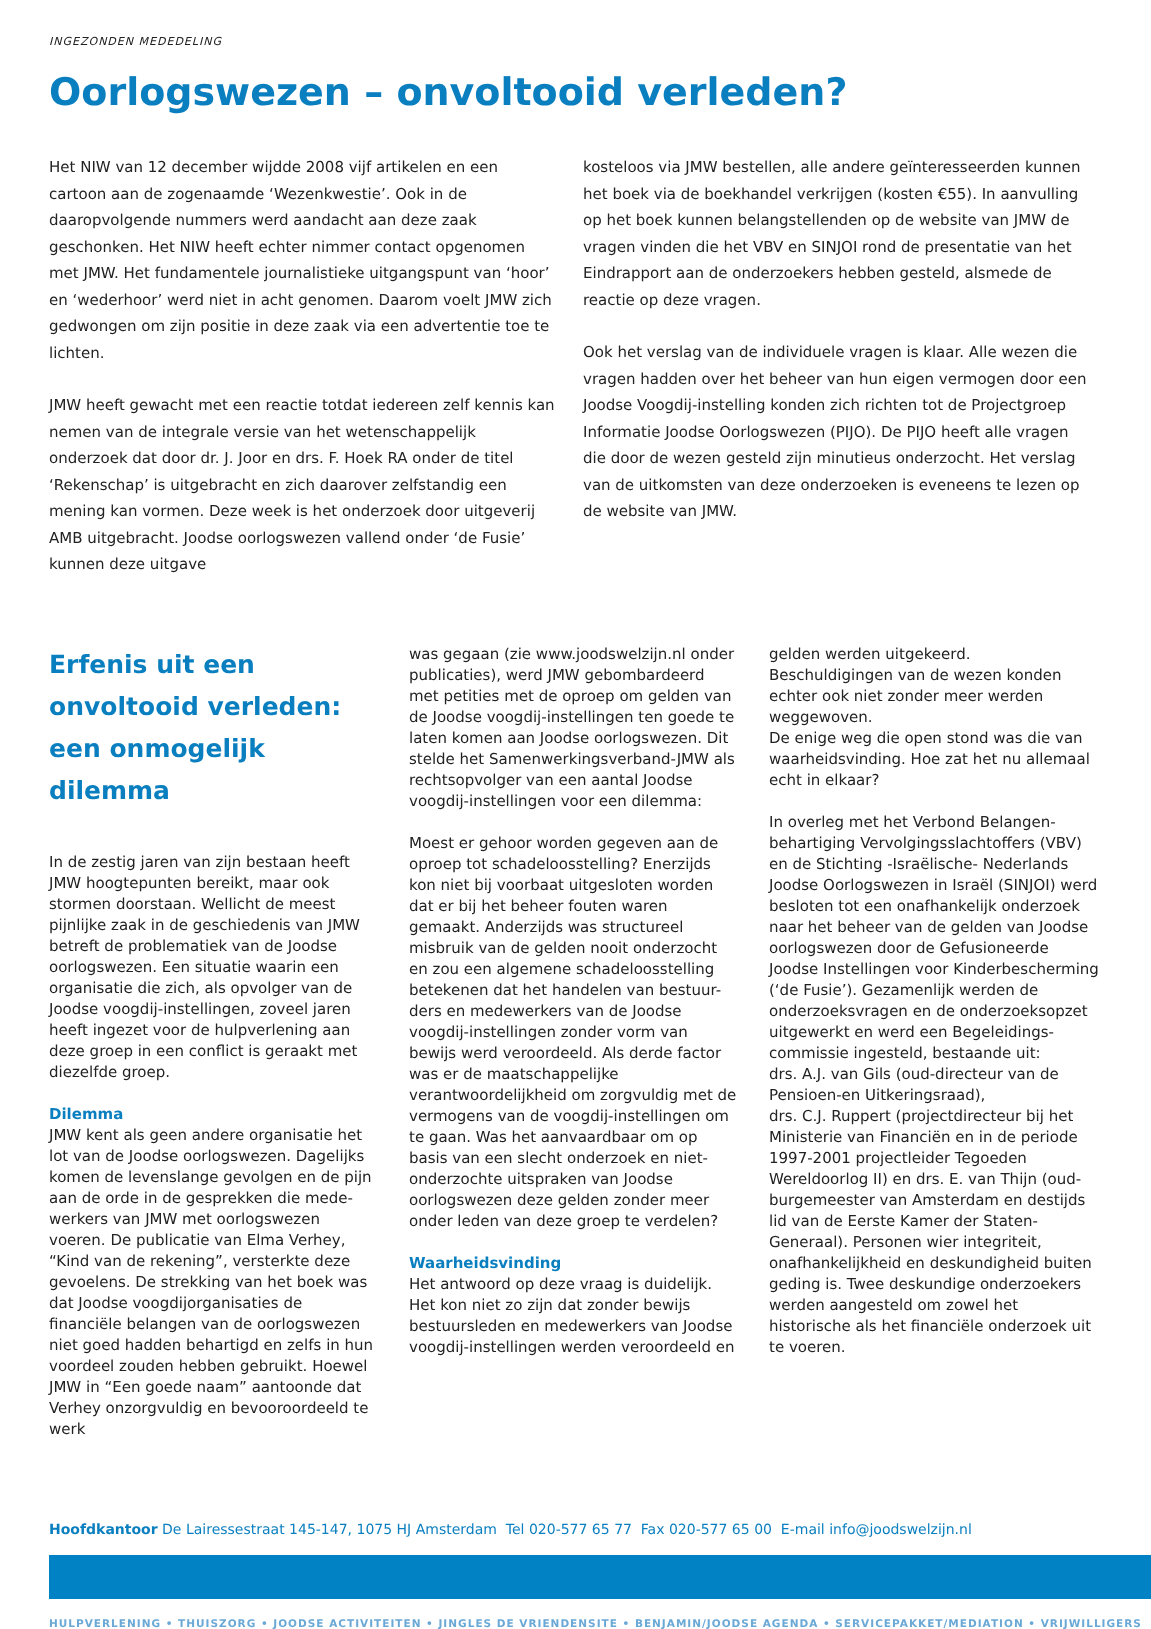INGEZONDEN MEDEDELING
Oorlogswezen – onvoltooid verleden?
Het NIW van 12 december wijdde 2008 vijf artikelen en een cartoon aan de zogenaamde ‘Wezenkwestie’. Ook in de daaropvolgende nummers werd aandacht aan deze zaak geschonken. Het NIW heeft echter nimmer contact opgenomen met JMW. Het fundamentele journalistieke uitgangspunt van ‘hoor’ en ‘wederhoor’ werd niet in acht genomen. Daarom voelt JMW zich gedwongen om zijn positie in deze zaak via een advertentie toe te lichten.
JMW heeft gewacht met een reactie totdat iedereen zelf kennis kan nemen van de integrale versie van het wetenschappelijk onderzoek dat door dr. J. Joor en drs. F. Hoek RA onder de titel ‘Rekenschap’ is uitgebracht en zich daarover zelfstandig een mening kan vormen. Deze week is het onderzoek door uitgeverij AMB uitgebracht. Joodse oorlogswezen vallend onder ‘de Fusie’ kunnen deze uitgave
kosteloos via JMW bestellen, alle andere geïnteresseerden kunnen het boek via de boekhandel verkrijgen (kosten €55). In aanvulling op het boek kunnen belangstellenden op de website van JMW de vragen vinden die het VBV en SINJOI rond de presentatie van het Eindrapport aan de onderzoekers hebben gesteld, alsmede de reactie op deze vragen.
Ook het verslag van de individuele vragen is klaar. Alle wezen die vragen hadden over het beheer van hun eigen vermogen door een Joodse Voogdij-instelling konden zich richten tot de Projectgroep Informatie Joodse Oorlogswezen (PIJO). De PIJO heeft alle vragen die door de wezen gesteld zijn minutieus onderzocht. Het verslag van de uitkomsten van deze onderzoeken is eveneens te lezen op de website van JMW.
Erfenis uit een onvoltooid verleden: een onmogelijk dilemma
In de zestig jaren van zijn bestaan heeft JMW hoogtepunten bereikt, maar ook stormen doorstaan. Wellicht de meest pijnlijke zaak in de geschiedenis van JMW betreft de problematiek van de Joodse oorlogswezen. Een situatie waarin een organisatie die zich, als opvolger van de Joodse voogdij-instellingen, zoveel jaren heeft ingezet voor de hulpverlening aan deze groep in een conflict is geraakt met diezelfde groep.
Dilemma
JMW kent als geen andere organisatie het lot van de Joodse oorlogswezen. Dagelijks komen de levenslange gevolgen en de pijn aan de orde in de gesprekken die mede-werkers van JMW met oorlogswezen voeren. De publicatie van Elma Verhey, “Kind van de rekening”, versterkte deze gevoelens. De strekking van het boek was dat Joodse voogdijorganisaties de financiële belangen van de oorlogswezen niet goed hadden behartigd en zelfs in hun voordeel zouden hebben gebruikt. Hoewel JMW in “Een goede naam” aantoonde dat Verhey onzorgvuldig en bevooroordeeld te werk
was gegaan (zie www.joodswelzijn.nl onder publicaties), werd JMW gebombardeerd met petities met de oproep om gelden van de Joodse voogdij-instellingen ten goede te laten komen aan Joodse oorlogswezen. Dit stelde het Samenwerkingsverband-JMW als rechtsopvolger van een aantal Joodse voogdij-instellingen voor een dilemma:
Moest er gehoor worden gegeven aan de oproep tot schadeloosstelling? Enerzijds kon niet bij voorbaat uitgesloten worden dat er bij het beheer fouten waren gemaakt. Anderzijds was structureel misbruik van de gelden nooit onderzocht en zou een algemene schadeloosstelling betekenen dat het handelen van bestuur-ders en medewerkers van de Joodse voogdij-instellingen zonder vorm van bewijs werd veroordeeld. Als derde factor was er de maatschappelijke verantwoordelijkheid om zorgvuldig met de vermogens van de voogdij-instellingen om te gaan. Was het aanvaardbaar om op basis van een slecht onderzoek en niet-onderzochte uitspraken van Joodse oorlogswezen deze gelden zonder meer onder leden van deze groep te verdelen?
Waarheidsvinding
Het antwoord op deze vraag is duidelijk. Het kon niet zo zijn dat zonder bewijs bestuursleden en medewerkers van Joodse voogdij-instellingen werden veroordeeld en
gelden werden uitgekeerd. Beschuldigingen van de wezen konden echter ook niet zonder meer werden weggewoven.
De enige weg die open stond was die van waarheidsvinding. Hoe zat het nu allemaal echt in elkaar?
In overleg met het Verbond Belangen-behartiging Vervolgingsslachtoffers (VBV) en de Stichting -Israëlische- Nederlands Joodse Oorlogswezen in Israël (SINJOI) werd besloten tot een onafhankelijk onderzoek naar het beheer van de gelden van Joodse oorlogswezen door de Gefusioneerde Joodse Instellingen voor Kinderbescherming (‘de Fusie’). Gezamenlijk werden de onderzoeksvragen en de onderzoeksopzet uitgewerkt en werd een Begeleidings-commissie ingesteld, bestaande uit:
drs. A.J. van Gils (oud-directeur van de Pensioen-en Uitkeringsraad),
drs. C.J. Ruppert (projectdirecteur bij het Ministerie van Financiën en in de periode 1997-2001 projectleider Tegoeden Wereldoorlog II) en drs. E. van Thijn (oud-burgemeester van Amsterdam en destijds lid van de Eerste Kamer der Staten-Generaal). Personen wier integriteit, onafhankelijkheid en deskundigheid buiten geding is. Twee deskundige onderzoekers werden aangesteld om zowel het historische als het financiële onderzoek uit te voeren.
Hoofdkantoor De Lairessestraat 145-147, 1075 HJ Amsterdam Tel 020-577 65 77 Fax 020-577 65 00 E-mail info@joodswelzijn.nl
HULPVERLENING • THUISZORG • JOODSE ACTIVITEITEN • JINGLES DE VRIENDENSITE • BENJAMIN/JOODSE AGENDA • SERVICEPAKKET/MEDIATION • VRIJWILLIGERS